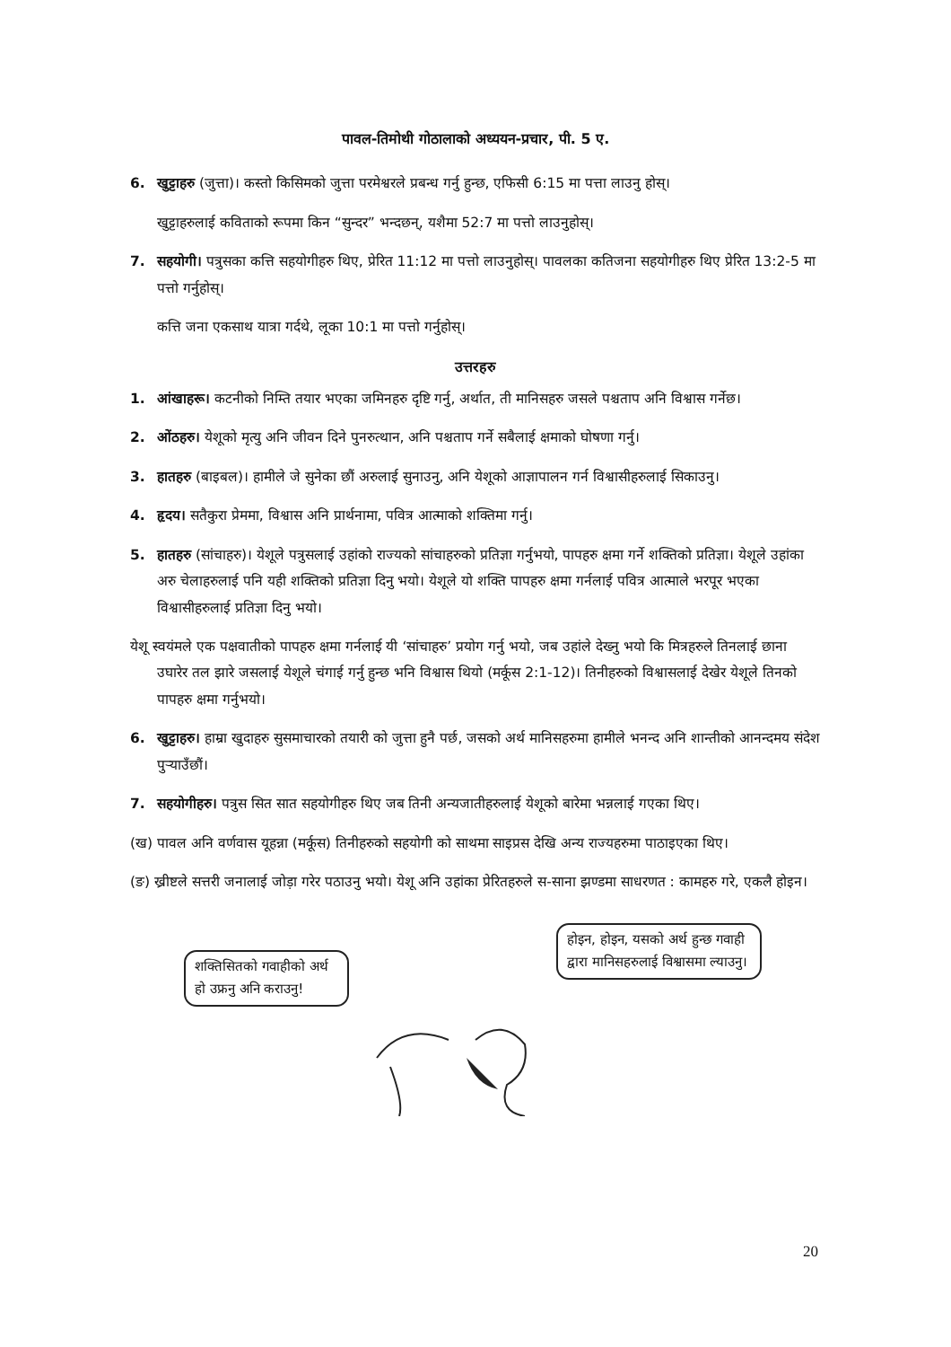पावल-तिमोथी गोठालाको अध्ययन-प्रचार, पी. 5 ए.
6. खुट्टाहरु (जुत्ता)। कस्तो किसिमको जुत्ता परमेश्वरले प्रबन्ध गर्नु हुन्छ, एफिसी 6:15 मा पत्ता लाउनु होस्।
खुट्टाहरुलाई कविताको रूपमा किन “सुन्दर” भन्दछन्, यशैमा 52:7 मा पत्तो लाउनुहोस्।
7. सहयोगी। पत्रुसका कत्ति सहयोगीहरु थिए, प्रेरित 11:12 मा पत्तो लाउनुहोस्। पावलका कतिजना सहयोगीहरु थिए प्रेरित 13:2-5 मा पत्तो गर्नुहोस्।
कत्ति जना एकसाथ यात्रा गर्दथे, लूका 10:1 मा पत्तो गर्नुहोस्।
उत्तरहरु
1. आंखाहरू। कटनीको निम्ति तयार भएका जमिनहरु दृष्टि गर्नु, अर्थात, ती मानिसहरु जसले पश्चताप अनि विश्वास गर्नेछ।
2. ओंठहरु। येशूको मृत्यु अनि जीवन दिने पुनरुत्थान, अनि पश्चताप गर्ने सबैलाई क्षमाको घोषणा गर्नु।
3. हातहरु (बाइबल)। हामीले जे सुनेका छौं अरुलाई सुनाउनु, अनि येशूको आज्ञापालन गर्न विश्वासीहरुलाई सिकाउनु।
4. हृदय। सतैकुरा प्रेममा, विश्वास अनि प्रार्थनामा, पवित्र आत्माको शक्तिमा गर्नु।
5. हातहरु (सांचाहरु)। येशूले पत्रुसलाई उहांको राज्यको सांचाहरुको प्रतिज्ञा गर्नुभयो, पापहरु क्षमा गर्ने शक्तिको प्रतिज्ञा। येशूले उहांका अरु चेलाहरुलाई पनि यही शक्तिको प्रतिज्ञा दिनु भयो। येशूले यो शक्ति पापहरु क्षमा गर्नलाई पवित्र आत्माले भरपूर भएका विश्वासीहरुलाई प्रतिज्ञा दिनु भयो।
येशू स्वयंमले एक पक्षवातीको पापहरु क्षमा गर्नलाई यी ‘सांचाहरु’ प्रयोग गर्नु भयो, जब उहांले देख्नु भयो कि मित्रहरुले तिनलाई छाना उघारेर तल झारे जसलाई येशूले चंगाई गर्नु हुन्छ भनि विश्वास थियो (मर्कूस 2:1-12)। तिनीहरुको विश्वासलाई देखेर येशूले तिनको पापहरु क्षमा गर्नुभयो।
6. खुट्टाहरु। हाम्रा खुदाहरु सुसमाचारको तयारी को जुत्ता हुनै पर्छ, जसको अर्थ मानिसहरुमा हामीले भनन्द अनि शान्तीको आनन्दमय संदेश पुर्‍याउँछौं।
7. सहयोगीहरु। पत्रुस सित सात सहयोगीहरु थिए जब तिनी अन्यजातीहरुलाई येशूको बारेमा भन्नलाई गएका थिए।
(ख) पावल अनि वर्णवास यूहन्ना (मर्कूस) तिनीहरुको सहयोगी को साथमा साइप्रस देखि अन्य राज्यहरुमा पाठाइएका थिए।
(ङ) ख्रीष्टले सत्तरी जनालाई जोड़ा गरेर पठाउनु भयो। येशू अनि उहांका प्रेरितहरुले स-साना झण्डमा साधरणत : कामहरु गरे, एकलै होइन।
शक्तिसितको गवाहीको अर्थ हो उफ्रनु अनि कराउनु!
होइन, होइन, यसको अर्थ हुन्छ गवाही द्वारा मानिसहरुलाई विश्वासमा ल्याउनु।
20